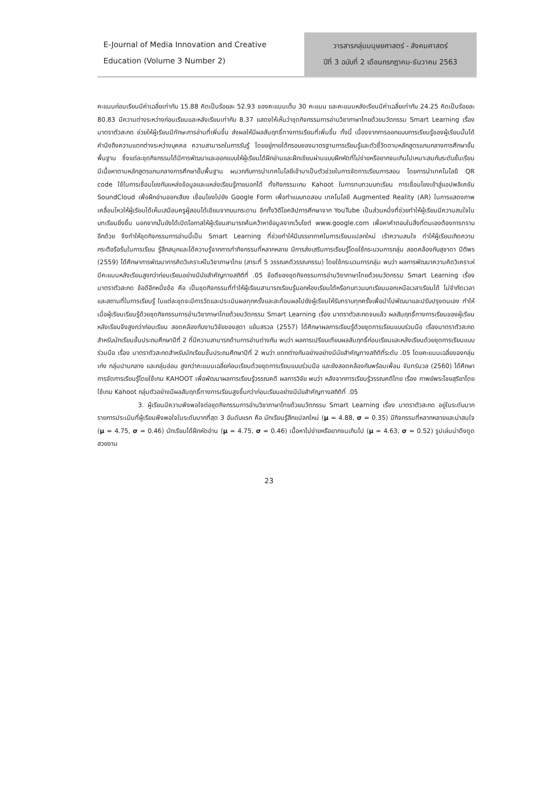E-Journal of Media Innovation and Creative
Education (Volume 3 Number 2)
วารสารกลุ่มมนุษยศาสตร์ - สังคมศาสตร์
ปีที่ 3 ฉบับที่ 2 เดือนกรกฎาคม-ธันวาคม 2563
คะแนนก่อนเรียนมีค่าเฉลี่ยเท่ากับ 15.88 คิดเป็นร้อยละ 52.93 ของคะแนนเต็ม 30 คะแนน และคะแนนหลังเรียนมีค่าเฉลี่ยเท่ากับ 24.25 คิดเป็นร้อยละ 80.83 มีความต่างระหว่างก่อนเรียนและหลังเรียนเท่ากับ 8.37 แสดงให้เห็นว่าชุดกิจกรรมการอ่านวิชาภาษาไทยด้วยนวัตกรรม Smart Learning เรื่อง มาตราตัวสะกด ช่วยให้ผู้เรียนมีทักษะการอ่านที่เพิ่มขึ้น ส่งผลให้มีผลสัมฤทธิ์ทางการเรียนที่เพิ่มขึ้น ทั้งนี้ เนื่องจากการออกแบบการเรียนรู้ของผู้เรียนนั้นได้คำนึงถึงความแตกต่างระหว่างบุคคล ความสามารถในการรับรู้ โดยอยู่ภายใต้กรอบของมาตรฐานการเรียนรู้และตัวชี้วัดตามหลักสูตรแกนกลางการศึกษาขั้นพื้นฐาน ซึ่งแต่ละชุดกิจกรรมได้มีการพัฒนาและออกแบบให้ผู้เรียนได้ฝึกอ่านและฝึกเขียนผ่านแบบฝึกหัดที่ไม่ง่ายหรือยากจนเกินไปเหมาะสมกับระดับชั้นเรียน มีเนื้อหาตามหลักสูตรแกนกลางการศึกษาขั้นพื้นฐาน ผนวกกับการนำเทคโนโลยีเข้ามาเป็นตัวช่วยในการจัดการเรียนการสอน โดยการนำเทคโนโลยี QR code ใช้ในการเชื่อมโยงกับแหล่งข้อมูลและแหล่งเรียนรู้ภายนอกได้ ทั้งกิจกรรมเกม Kahoot ในการทบทวนบทเรียน การเชื่อมโยงเข้าสู่แอปพลิเคชัน SoundCloud เพื่อฝึกอ่านออกเสียง เชื่อมโยงไปยัง Google Form เพื่อทำแบบทดสอบ เทคโนโลยี Augmented Reality (AR) ในการแสดงภาพเคลื่อนไหวให้ผู้เรียนได้เห็นเสมือนครูผู้สอนได้เขียนจากบนกระดาน อีกทั้งวิดีโอคลิปการศึกษาจาก YouTube เป็นส่วนหนึ่งที่ช่วยทำให้ผู้เรียนมีความสนใจในบทเรียนยิ่งขึ้น นอกจากนั้นยังได้เปิดโอกาสให้ผู้เรียนสามารถค้นคว้าหาข้อมูลจากเว็บไซต์ www.google.com เพื่อหาคำตอบในสิ่งที่ตนเองต้องการทราบอีกด้วย จึงทำให้ชุดกิจกรรมการอ่านนี้เป็น Smart Learning ที่ช่วยทำให้มีบรรยากาศในการเรียนแปลกใหม่ เร้าความสนใจ ทำให้ผู้เรียนเกิดความกระตือรือร้นในการเรียน รู้สึกสนุกและได้ความรู้จากการทำกิจกรรมที่หลากหลาย มีการส่งเสริมการเรียนรู้โดยใช้กระบวนการกลุ่ม สอดคล้องกับสุชาดา ปิติพร (2559) ได้ศึกษาการพัฒนาการคิดวิเคราะห์ในวิชาภาษาไทย (สาระที่ 5 วรรณคดีวรรณกรรม) โดยใช้กระบวนการกลุ่ม พบว่า ผลการพัฒนาความคิดวิเคราะห์มีคะแนนหลังเรียนสูงกว่าก่อนเรียนอย่างมีนัยสำคัญทางสถิติที่ .05 ข้อดีของชุดกิจกรรมการอ่านวิชาภาษาไทยด้วยนวัตกรรม Smart Learning เรื่อง มาตราตัวสะกด ข้อดีอีกหนึ่งข้อ คือ เป็นชุดกิจกรรมที่ทำให้ผู้เรียนสามารถเรียนรู้นอกห้องเรียนได้หรือทบทวนบทเรียนนอกเหนือเวลาเรียนได้ ไม่จำกัดเวลาและสถานที่ในการเรียนรู้ ในแต่ละชุดจะมีการวัดและประเมินผลทุกครั้งและสะท้อนผลไปยังผู้เรียนให้รับทราบทุกครั้งเพื่อนำไปพัฒนาและปรับปรุงตนเอง ทำให้เมื่อผู้เรียนเรียนรู้ด้วยชุดกิจกรรมการอ่านวิชาภาษาไทยด้วยนวัตกรรม Smart Learning เรื่อง มาตราตัวสะกดจบแล้ว ผลสัมฤทธิ์ทางการเรียนของผู้เรียนหลังเรียนจึงสูงกว่าก่อนเรียน สอดคล้องกับงานวิจัยของสุดา แย้มสรวล (2557) ได้ศึกษาผลการเรียนรู้ด้วยชุดการเรียนแบบร่วมมือ เรื่องมาตราตัวสะกด สำหรับนักเรียนชั้นประถมศึกษาปีที่ 2 ที่มีความสามารถด้านการอ่านต่างกัน พบว่า ผลการเปรียบเทียบผลสัมฤทธิ์ก่อนเรียนและหลังเรียนด้วยชุดการเรียนแบบร่วมมือ เรื่อง มาตราตัวสะกดสำหรับนักเรียนชั้นประถมศึกษาปีที่ 2 พบว่า แตกต่างกันอย่างอย่างมีนัยสำคัญทางสถิติที่ระดับ .05 โดยคะแนนเฉลี่ยของกลุ่มเก่ง กลุ่มปานกลาง และกลุ่มอ่อน สูงกว่าคะแนนเฉลี่ยก่อนเรียนด้วยชุดการเรียนแบบร่วมมือ และยังสอดคล้องกับพร้อมเพื่อน จันทร์นวล (2560) ได้ศึกษาการจัดการเรียนรู้โดยใช้เกม KAHOOT เพื่อพัฒนาผลการเรียนรู้วรรณคดี ผลการวิจัย พบว่า หลังจากการเรียนรู้วรรณคดีไทย เรื่อง กาพย์พระไชยสุริยาโดยใช้เกม Kahoot กลุ่มตัวอย่างมีผลสัมฤทธิ์ทางการเรียนสูงขึ้นกว่าก่อนเรียนอย่างมีนัยสำคัญทางสถิติที่ .05
3. ผู้เรียนมีความพึงพอใจต่อชุดกิจกรรมการอ่านวิชาภาษาไทยด้วยนวัตกรรม Smart Learning เรื่อง มาตราตัวสะกด อยู่ในระดับมาก รายการประเมินที่ผู้เรียนพึงพอใจในระดับมากที่สุด 3 อันดับแรก คือ นักเรียนรู้สึกแปลกใหม่ (μ = 4.88, σ = 0.35) มีกิจกรรมที่หลากหลายและน่าสนใจ (μ = 4.75, σ = 0.46) นักเรียนได้ฝึกหัดอ่าน (μ = 4.75, σ = 0.46) เนื้อหาไม่ง่ายหรือยากจนเกินไป (μ = 4.63, σ = 0.52) รูปเล่มน่าดึงดูด สวยงาม
23